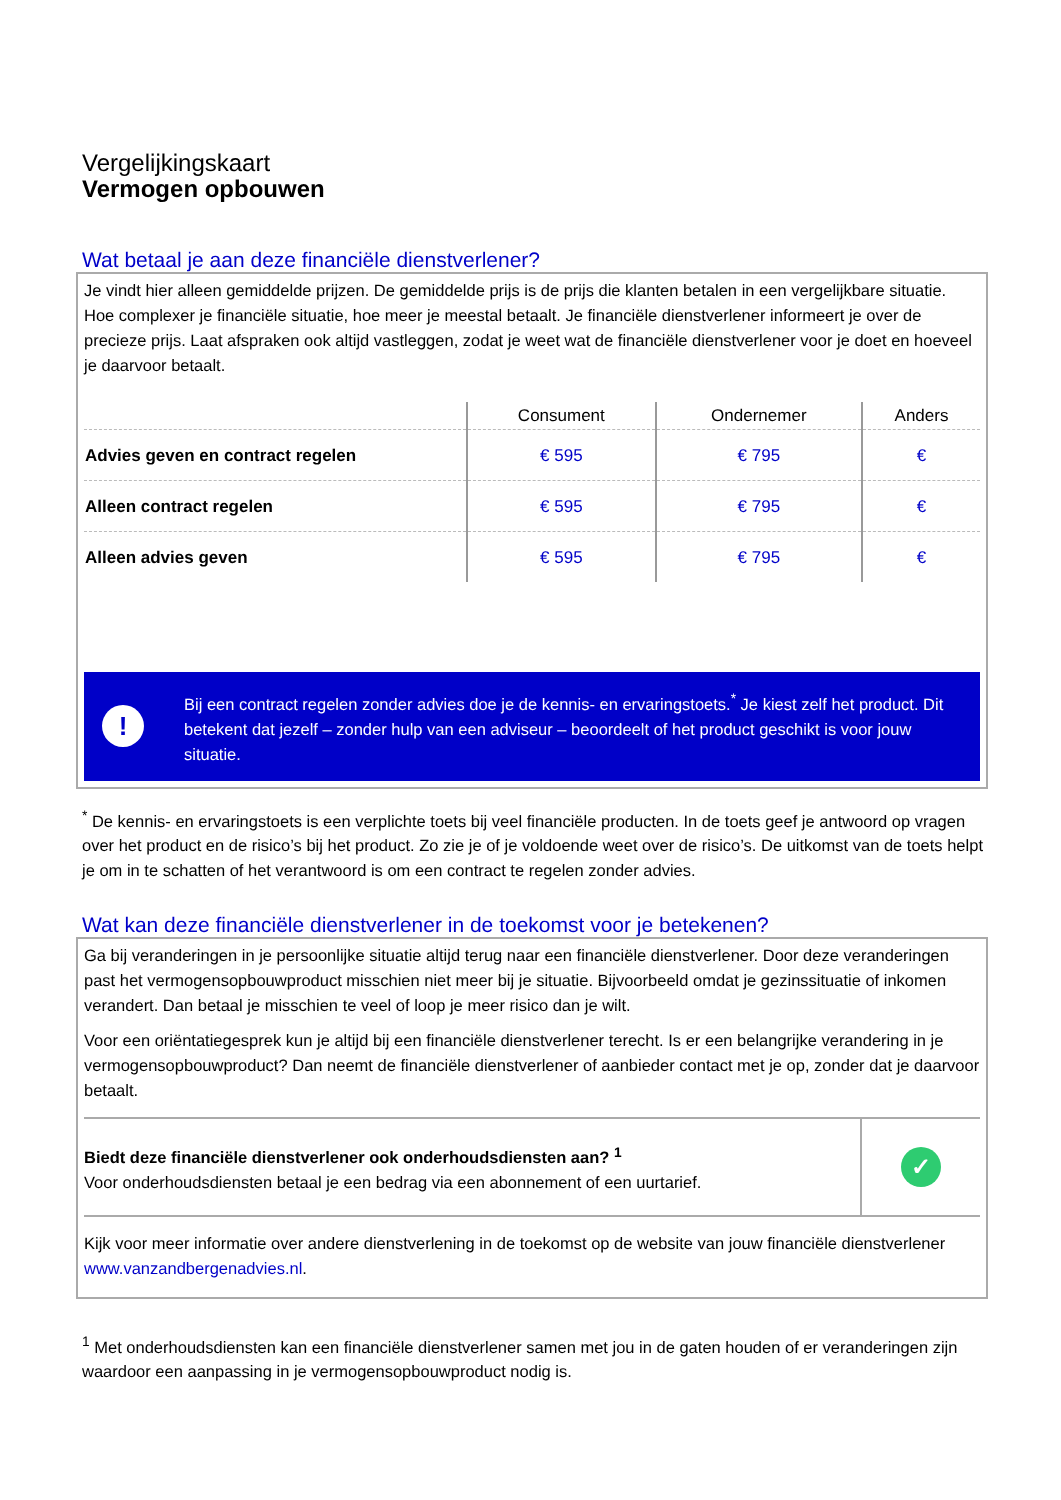Vergelijkingskaart
Vermogen opbouwen
Wat betaal je aan deze financiële dienstverlener?
Je vindt hier alleen gemiddelde prijzen. De gemiddelde prijs is de prijs die klanten betalen in een vergelijkbare situatie. Hoe complexer je financiële situatie, hoe meer je meestal betaalt. Je financiële dienstverlener informeert je over de precieze prijs. Laat afspraken ook altijd vastleggen, zodat je weet wat de financiële dienstverlener voor je doet en hoeveel je daarvoor betaalt.
| | Consument | Ondernemer | Anders |
| --- | --- | --- | --- |
| Advies geven en contract regelen | € 595 | € 795 | € |
| Alleen contract regelen | € 595 | € 795 | € |
| Alleen advies geven | € 595 | € 795 | € |
!
Bij een contract regelen zonder advies doe je de kennis- en ervaringstoets.<sup>*</sup> Je kiest zelf het product. Dit betekent dat jezelf – zonder hulp van een adviseur – beoordeelt of het product geschikt is voor jouw situatie.
<sup>*</sup> De kennis- en ervaringstoets is een verplichte toets bij veel financiële producten. In de toets geef je antwoord op vragen over het product en de risico’s bij het product. Zo zie je of je voldoende weet over de risico’s. De uitkomst van de toets helpt je om in te schatten of het verantwoord is om een contract te regelen zonder advies.
Wat kan deze financiële dienstverlener in de toekomst voor je betekenen?
Ga bij veranderingen in je persoonlijke situatie altijd terug naar een financiële dienstverlener. Door deze veranderingen past het vermogensopbouwproduct misschien niet meer bij je situatie. Bijvoorbeeld omdat je gezinssituatie of inkomen verandert. Dan betaal je misschien te veel of loop je meer risico dan je wilt.
Voor een oriëntatiegesprek kun je altijd bij een financiële dienstverlener terecht. Is er een belangrijke verandering in je vermogensopbouwproduct? Dan neemt de financiële dienstverlener of aanbieder contact met je op, zonder dat je daarvoor betaalt.
Biedt deze financiële dienstverlener ook onderhoudsdiensten aan? <sup>1</sup>
Voor onderhoudsdiensten betaal je een bedrag via een abonnement of een uurtarief.
✓
Kijk voor meer informatie over andere dienstverlening in de toekomst op de website van jouw financiële dienstverlener www.vanzandbergenadvies.nl.
<sup>1</sup> Met onderhoudsdiensten kan een financiële dienstverlener samen met jou in de gaten houden of er veranderingen zijn waardoor een aanpassing in je vermogensopbouwproduct nodig is.